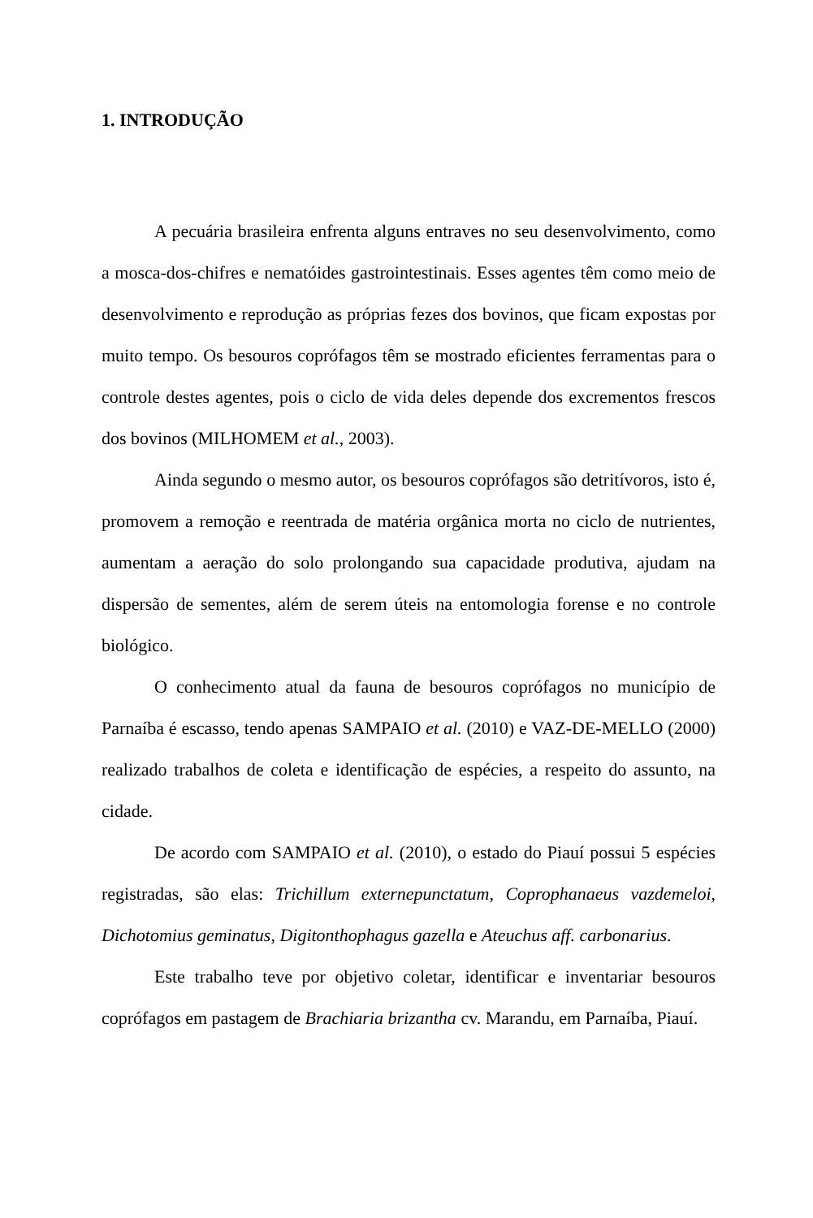1. INTRODUÇÃO
A pecuária brasileira enfrenta alguns entraves no seu desenvolvimento, como a mosca-dos-chifres e nematóides gastrointestinais. Esses agentes têm como meio de desenvolvimento e reprodução as próprias fezes dos bovinos, que ficam expostas por muito tempo. Os besouros coprófagos têm se mostrado eficientes ferramentas para o controle destes agentes, pois o ciclo de vida deles depende dos excrementos frescos dos bovinos (MILHOMEM et al., 2003).
Ainda segundo o mesmo autor, os besouros coprófagos são detritívoros, isto é, promovem a remoção e reentrada de matéria orgânica morta no ciclo de nutrientes, aumentam a aeração do solo prolongando sua capacidade produtiva, ajudam na dispersão de sementes, além de serem úteis na entomologia forense e no controle biológico.
O conhecimento atual da fauna de besouros coprófagos no município de Parnaíba é escasso, tendo apenas SAMPAIO et al. (2010) e VAZ-DE-MELLO (2000) realizado trabalhos de coleta e identificação de espécies, a respeito do assunto, na cidade.
De acordo com SAMPAIO et al. (2010), o estado do Piauí possui 5 espécies registradas, são elas: Trichillum externepunctatum, Coprophanaeus vazdemeloi, Dichotomius geminatus, Digitonthophagus gazella e Ateuchus aff. carbonarius.
Este trabalho teve por objetivo coletar, identificar e inventariar besouros coprófagos em pastagem de Brachiaria brizantha cv. Marandu, em Parnaíba, Piauí.